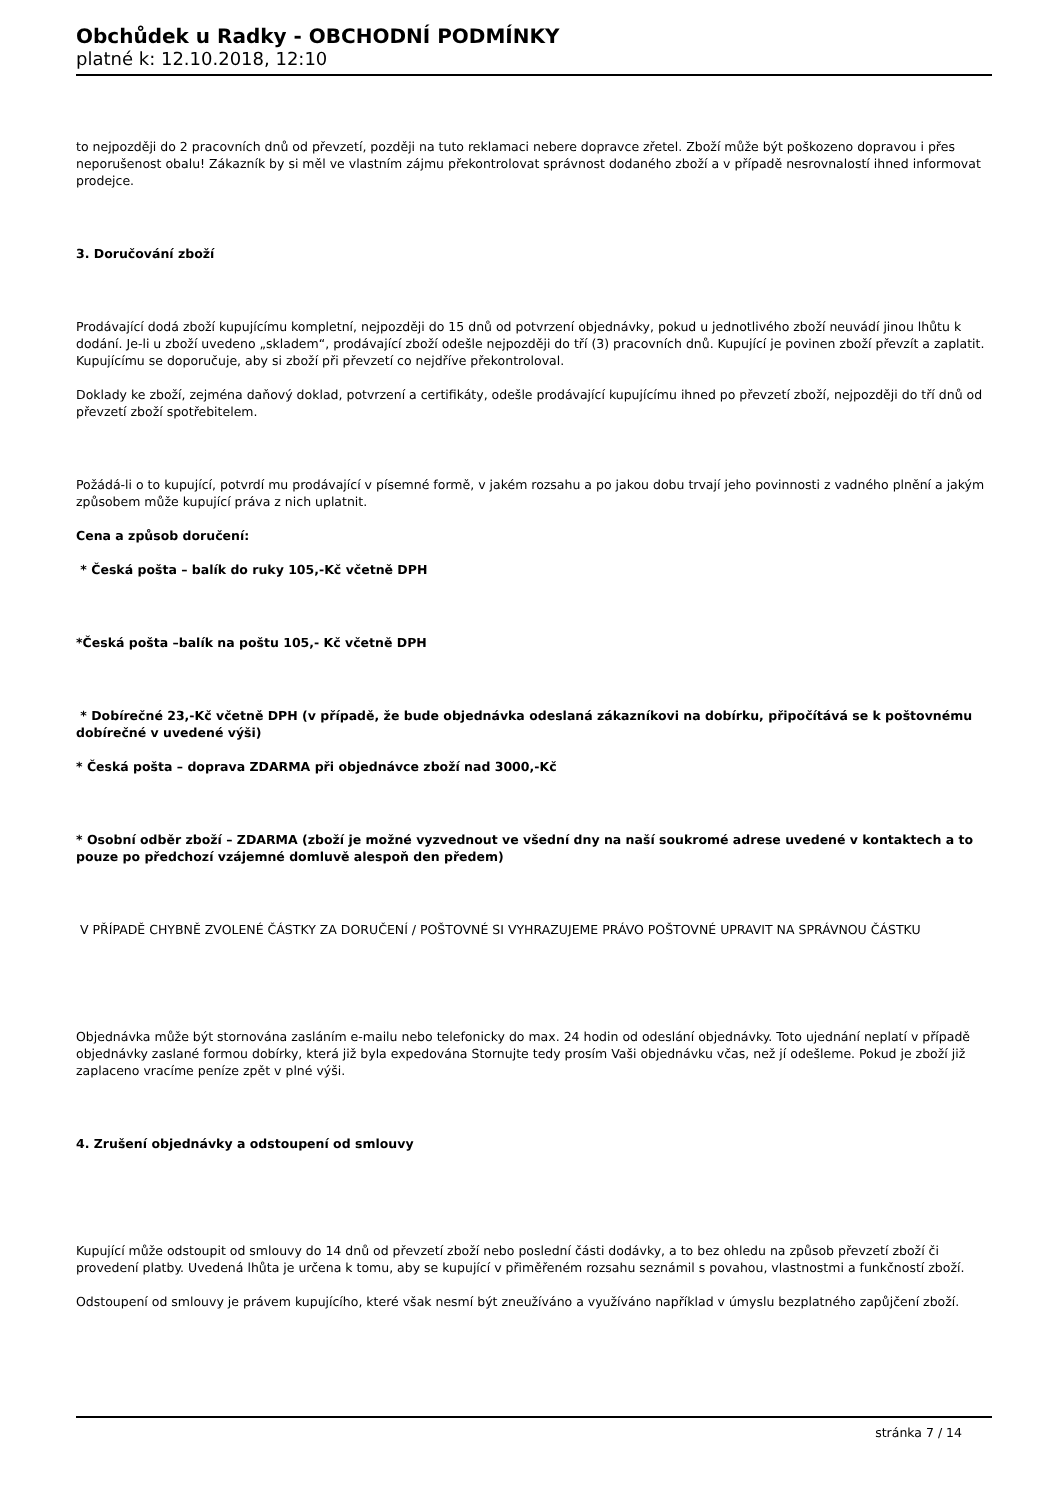Obchůdek u Radky - OBCHODNÍ PODMÍNKY
platné k: 12.10.2018, 12:10
to nejpozději do 2 pracovních dnů od převzetí, později na tuto reklamaci nebere dopravce zřetel. Zboží může být poškozeno dopravou i přes neporušenost obalu! Zákazník by si měl ve vlastním zájmu překontrolovat správnost dodaného zboží a v případě nesrovnalostí ihned informovat prodejce.
3. Doručování zboží
Prodávající dodá zboží kupujícímu kompletní, nejpozději do 15 dnů od potvrzení objednávky, pokud u jednotlivého zboží neuvádí jinou lhůtu k dodání. Je-li u zboží uvedeno „skladem“, prodávající zboží odešle nejpozději do tří (3) pracovních dnů. Kupující je povinen zboží převzít a zaplatit. Kupujícímu se doporučuje, aby si zboží při převzetí co nejdříve překontroloval.
Doklady ke zboží, zejména daňový doklad, potvrzení a certifikáty, odešle prodávající kupujícímu ihned po převzetí zboží, nejpozději do tří dnů od převzetí zboží spotřebitelem.
Požádá-li o to kupující, potvrdí mu prodávající v písemné formě, v jakém rozsahu a po jakou dobu trvají jeho povinnosti z vadného plnění a jakým způsobem může kupující práva z nich uplatnit.
Cena a způsob doručení:
* Česká pošta – balík do ruky 105,-Kč včetně DPH
*Česká pošta –balík na poštu 105,- Kč včetně DPH
* Dobírečné 23,-Kč včetně DPH (v případě, že bude objednávka odeslaná zákazníkovi na dobírku, připočítává se k poštovnému dobírečné v uvedené výši)
* Česká pošta – doprava ZDARMA při objednávce zboží nad 3000,-Kč
* Osobní odběr zboží – ZDARMA (zboží je možné vyzvednout ve všední dny na naší soukromé adrese uvedené v kontaktech a to pouze po předchozí vzájemné domluvě alespoň den předem)
V PŘÍPADĚ CHYBNĚ ZVOLENÉ ČÁSTKY ZA DORUČENÍ / POŠTOVNÉ SI VYHRAZUJEME PRÁVO POŠTOVNÉ UPRAVIT NA SPRÁVNOU ČÁSTKU
Objednávka může být stornována zasláním e-mailu nebo telefonicky do max. 24 hodin od odeslání objednávky. Toto ujednání neplatí v případě objednávky zaslané formou dobírky, která již byla expedována Stornujte tedy prosím Vaši objednávku včas, než jí odešleme. Pokud je zboží již zaplaceno vracíme peníze zpět v plné výši.
4. Zrušení objednávky a odstoupení od smlouvy
Kupující může odstoupit od smlouvy do 14 dnů od převzetí zboží nebo poslední části dodávky, a to bez ohledu na způsob převzetí zboží či provedení platby. Uvedená lhůta je určena k tomu, aby se kupující v přiměřeném rozsahu seznámil s povahou, vlastnostmi a funkčností zboží.
Odstoupení od smlouvy je právem kupujícího, které však nesmí být zneužíváno a využíváno například v úmyslu bezplatného zapůjčení zboží.
stránka 7 / 14